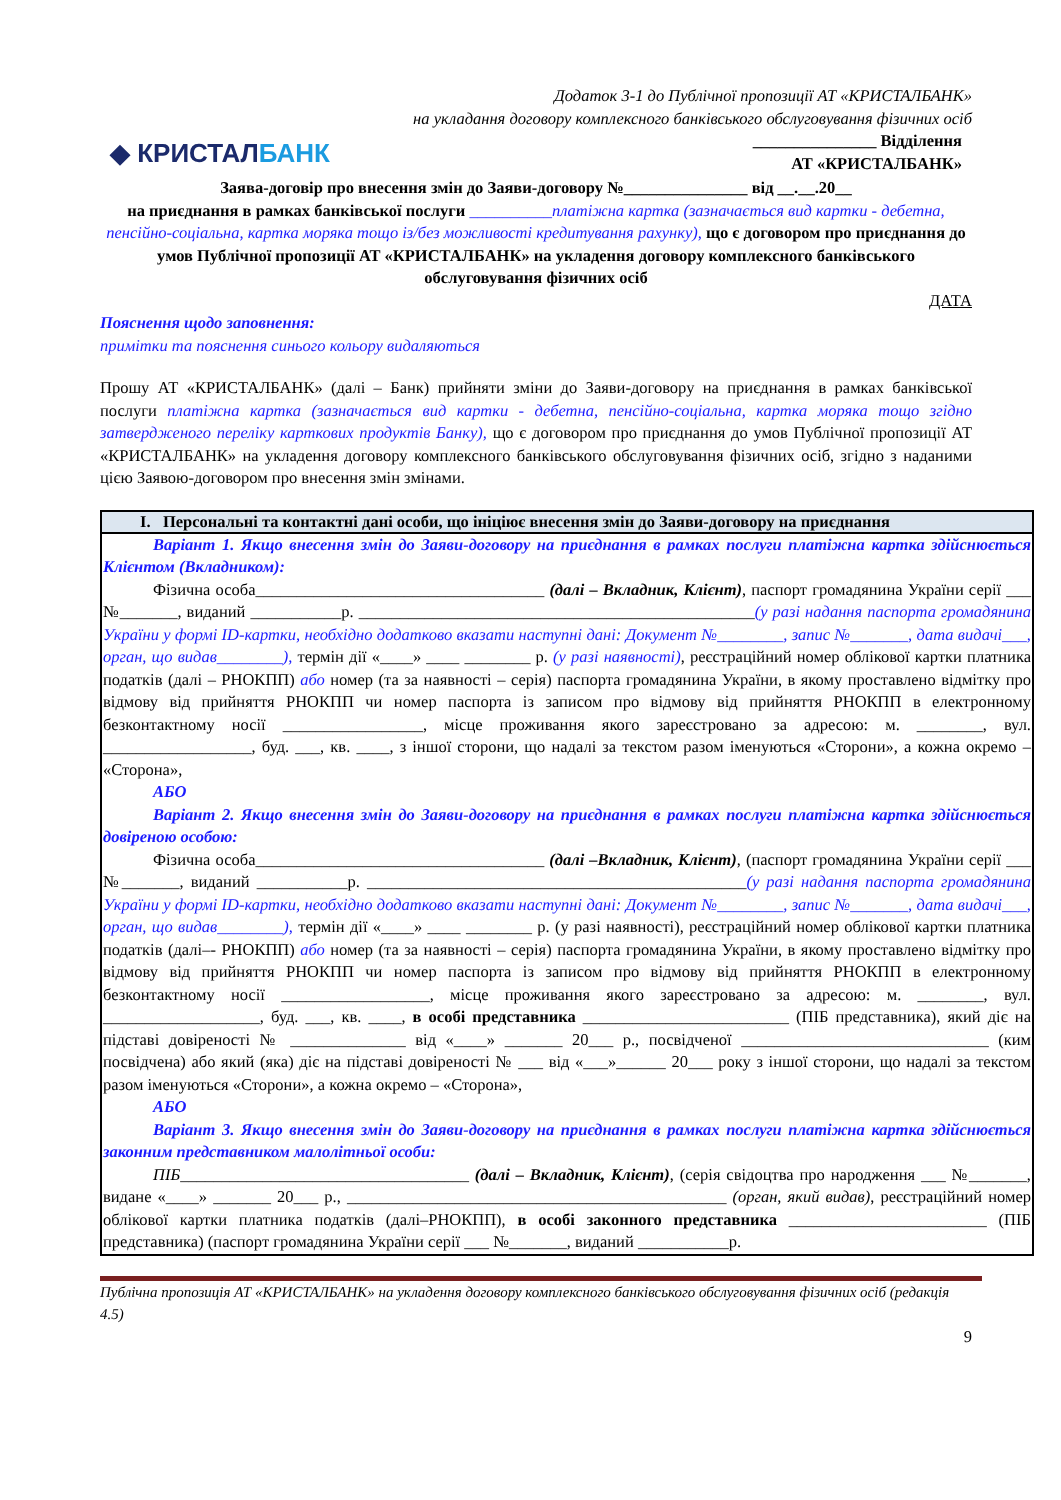Додаток 3-1 до Публічної пропозиції АТ «КРИСТАЛБАНК»
на укладання договору комплексного банківського обслуговування фізичних осіб
◆ КРИСТАЛБАНК
_______________ Відділення
АТ «КРИСТАЛБАНК»
Заява-договір про внесення змін до Заяви-договору №_______________ від __.__.20__
на приєднання в рамках банківської послуги __________платіжна картка (зазначається вид картки - дебетна, пенсійно-соціальна, картка моряка тощо із/без можливості кредитування рахунку), що є договором про приєднання до умов Публічної пропозиції АТ «КРИСТАЛБАНК» на укладення договору комплексного банківського обслуговування фізичних осіб
ДАТА
Пояснення щодо заповнення:
примітки та пояснення синього кольору видаляються
Прошу АТ «КРИСТАЛБАНК» (далі – Банк) прийняти зміни до Заяви-договору на приєднання в рамках банківської послуги платіжна картка (зазначається вид картки - дебетна, пенсійно-соціальна, картка моряка тощо згідно затвердженого переліку карткових продуктів Банку), що є договором про приєднання до умов Публічної пропозиції АТ «КРИСТАЛБАНК» на укладення договору комплексного банківського обслуговування фізичних осіб, згідно з наданими цією Заявою-договором про внесення змін змінами.
| I. Персональні та контактні дані особи, що ініціює внесення змін до Заяви-договору на приєднання |
| Варіант 1. Якщо внесення змін до Заяви-договору на приєднання в рамках послуги платіжна картка здійснюється Клієнтом (Вкладником): Фізична особа___________________________________ (далі – Вкладник, Клієнт) , паспорт громадянина України серії ___ №_______, виданий ___________р. ________________________________________________ (у разі надання паспорта громадянина України у формі ID-картки, необхідно додатково вказати наступні дані: Документ №________, запис №_______, дата видачі___, орган, що видав________), термін дії «____» ____ ________ р. (у разі наявності) , реєстраційний номер облікової картки платника податків (далі – РНОКПП) або номер (та за наявності – серія) паспорта громадянина України, в якому проставлено відмітку про відмову від прийняття РНОКПП чи номер паспорта із записом про відмову від прийняття РНОКПП в електронному безконтактному носії _________________, місце проживання якого зареєстровано за адресою: м. ________, вул. __________________, буд. ___, кв. ____, з іншої сторони, що надалі за текстом разом іменуються «Сторони», а кожна окремо – «Сторона», АБО Варіант 2. Якщо внесення змін до Заяви-договору на приєднання в рамках послуги платіжна картка здійснюється довіреною особою: Фізична особа___________________________________ (далі –Вкладник, Клієнт) , (паспорт громадянина України серії ___ №_______, виданий ___________р. ______________________________________________ (у разі надання паспорта громадянина України у формі ID-картки, необхідно додатково вказати наступні дані: Документ №________, запис №_______, дата видачі___, орган, що видав________), термін дії «____» ____ ________ р. (у разі наявності), реєстраційний номер облікової картки платника податків (далі–- РНОКПП) або номер (та за наявності – серія) паспорта громадянина України, в якому проставлено відмітку про відмову від прийняття РНОКПП чи номер паспорта із записом про відмову від прийняття РНОКПП в електронному безконтактному носії __________________, місце проживання якого зареєстровано за адресою: м. ________, вул. ___________________, буд. ___, кв. ____, в особі представника _________________________ (ПІБ представника), який діє на підставі довіреності № ______________ від «____» _______ 20___ р., посвідченої ______________________________ (ким посвідчена) або який (яка) діє на підставі довіреності № ___ від «___»______ 20___ року з іншої сторони, що надалі за текстом разом іменуються «Сторони», а кожна окремо – «Сторона», АБО Варіант 3. Якщо внесення змін до Заяви-договору на приєднання в рамках послуги платіжна картка здійснюється законним представником малолітньої особи: ПІБ ___________________________________ (далі – Вкладник, Клієнт) , (серія свідоцтва про народження ___ №_______, видане «____» _______ 20___ р., ______________________________________________ (орган, який видав) , реєстраційний номер облікової картки платника податків (далі–РНОКПП), в особі законного представника ________________________ (ПІБ представника) (паспорт громадянина України серії ___ №_______, виданий ___________р. |
Публічна пропозиція АТ «КРИСТАЛБАНК» на укладення договору комплексного банківського обслуговування фізичних осіб (редакція 4.5)
9